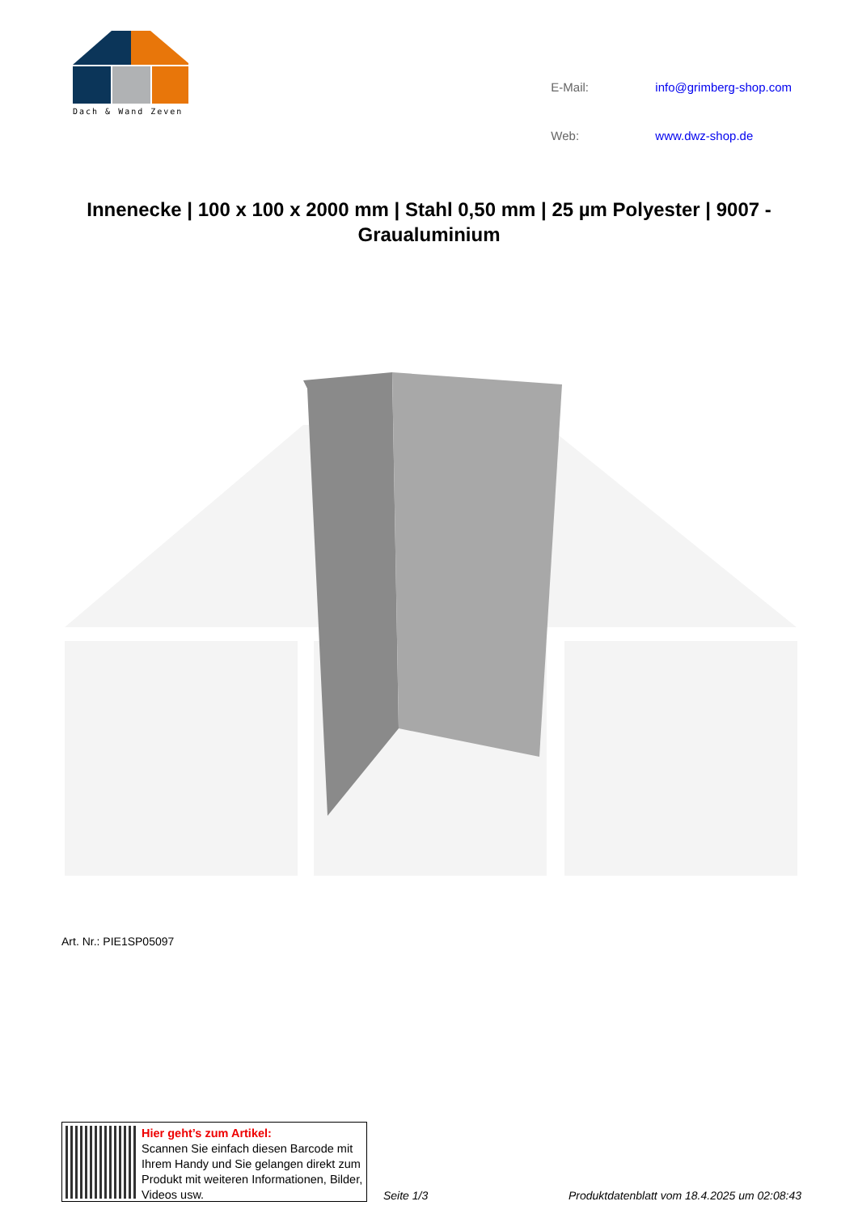Dach & Wand Zeven
| E-Mail: | info@grimberg-shop.com |
| Web: | www.dwz-shop.de |
Innenecke | 100 x 100 x 2000 mm | Stahl 0,50 mm | 25 µm Polyester | 9007 - Graualuminium
Art. Nr.: PIE1SP05097
Hier geht’s zum Artikel:
Scannen Sie einfach diesen Barcode mit Ihrem Handy und Sie gelangen direkt zum Produkt mit weiteren Informationen, Bilder, Videos usw.
Seite 1/3 Produktdatenblatt vom 18.4.2025 um 02:08:43